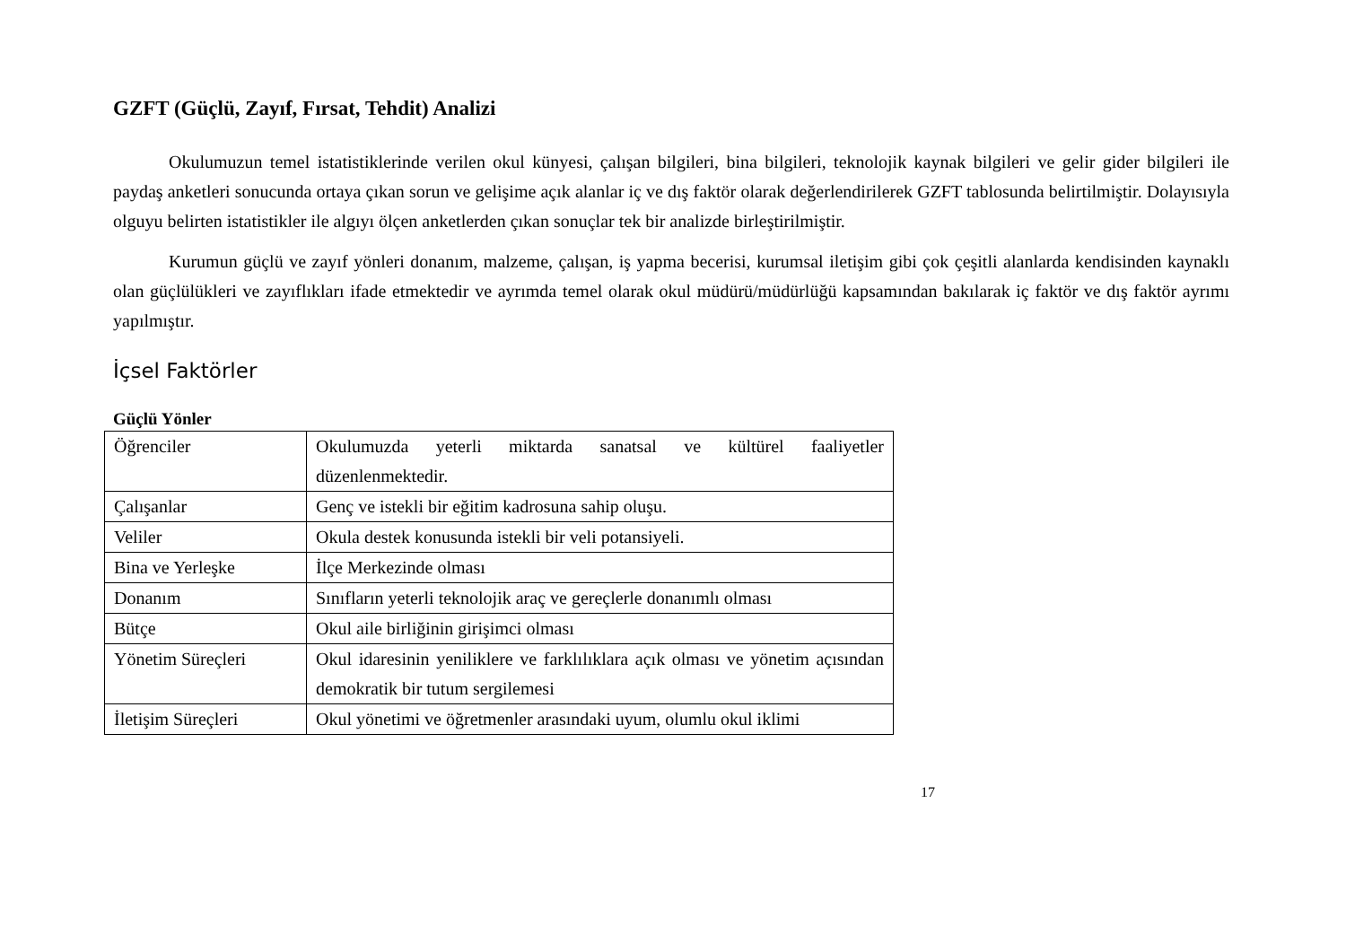GZFT (Güçlü, Zayıf, Fırsat, Tehdit) Analizi
Okulumuzun temel istatistiklerinde verilen okul künyesi, çalışan bilgileri, bina bilgileri, teknolojik kaynak bilgileri ve gelir gider bilgileri ile paydaş anketleri sonucunda ortaya çıkan sorun ve gelişime açık alanlar iç ve dış faktör olarak değerlendirilerek GZFT tablosunda belirtilmiştir. Dolayısıyla olguyu belirten istatistikler ile algıyı ölçen anketlerden çıkan sonuçlar tek bir analizde birleştirilmiştir.
Kurumun güçlü ve zayıf yönleri donanım, malzeme, çalışan, iş yapma becerisi, kurumsal iletişim gibi çok çeşitli alanlarda kendisinden kaynaklı olan güçlülükleri ve zayıflıkları ifade etmektedir ve ayrımda temel olarak okul müdürü/müdürlüğü kapsamından bakılarak iç faktör ve dış faktör ayrımı yapılmıştır.
İçsel Faktörler
Güçlü Yönler
| Öğrenciler | Okulumuzda yeterli miktarda sanatsal ve kültürel faaliyetler düzenlenmektedir. |
| Çalışanlar | Genç ve istekli bir eğitim kadrosuna sahip oluşu. |
| Veliler | Okula destek konusunda istekli bir veli potansiyeli. |
| Bina ve Yerleşke | İlçe Merkezinde olması |
| Donanım | Sınıfların yeterli teknolojik araç ve gereçlerle donanımlı olması |
| Bütçe | Okul aile birliğinin girişimci olması |
| Yönetim Süreçleri | Okul idaresinin yeniliklere ve farklılıklara açık olması ve yönetim açısından demokratik bir tutum sergilemesi |
| İletişim Süreçleri | Okul yönetimi ve öğretmenler arasındaki uyum, olumlu okul iklimi |
17